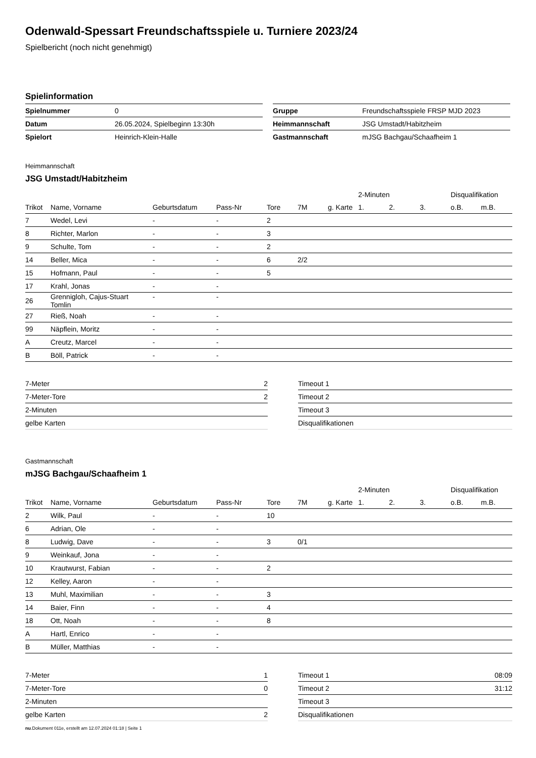Odenwald-Spessart Freundschaftsspiele u. Turniere 2023/24
Spielbericht (noch nicht genehmigt)
Spielinformation
| Spielnummer | 0 |
| Datum | 26.05.2024, Spielbeginn 13:30h |
| Spielort | Heinrich-Klein-Halle |
| Gruppe | Freundschaftsspiele FRSP MJD 2023 |
| Heimmannschaft | JSG Umstadt/Habitzheim |
| Gastmannschaft | mJSG Bachgau/Schaafheim 1 |
Heimmannschaft
JSG Umstadt/Habitzheim
| | | | | | | | 2-Minuten | | | Disqualifikation | |
| --- | --- | --- | --- | --- | --- | --- | --- | --- | --- | --- | --- |
| Trikot | Name, Vorname | Geburtsdatum | Pass-Nr | Tore | 7M | g. Karte | 1. | 2. | 3. | o.B. | m.B. |
| 7 | Wedel, Levi | - | - | 2 | | | | | | | |
| 8 | Richter, Marlon | - | - | 3 | | | | | | | |
| 9 | Schulte, Tom | - | - | 2 | | | | | | | |
| 14 | Beller, Mica | - | - | 6 | 2/2 | | | | | | |
| 15 | Hofmann, Paul | - | - | 5 | | | | | | | |
| 17 | Krahl, Jonas | - | - | | | | | | | | |
| 26 | Grennigloh, Cajus-Stuart Tomlin | - | - | | | | | | | | |
| 27 | Rieß, Noah | - | - | | | | | | | | |
| 99 | Näpflein, Moritz | - | - | | | | | | | | |
| A | Creutz, Marcel | - | - | | | | | | | | |
| B | Böll, Patrick | - | - | | | | | | | | |
| 7-Meter | 2 |
| 7-Meter-Tore | 2 |
| 2-Minuten | |
| gelbe Karten | |
| Timeout 1 | |
| Timeout 2 | |
| Timeout 3 | |
| Disqualifikationen | |
Gastmannschaft
mJSG Bachgau/Schaafheim 1
| | | | | | | | 2-Minuten | | | Disqualifikation | |
| --- | --- | --- | --- | --- | --- | --- | --- | --- | --- | --- | --- |
| Trikot | Name, Vorname | Geburtsdatum | Pass-Nr | Tore | 7M | g. Karte | 1. | 2. | 3. | o.B. | m.B. |
| 2 | Wilk, Paul | - | - | 10 | | | | | | | |
| 6 | Adrian, Ole | - | - | | | | | | | | |
| 8 | Ludwig, Dave | - | - | 3 | 0/1 | | | | | | |
| 9 | Weinkauf, Jona | - | - | | | | | | | | |
| 10 | Krautwurst, Fabian | - | - | 2 | | | | | | | |
| 12 | Kelley, Aaron | - | - | | | | | | | | |
| 13 | Muhl, Maximilian | - | - | 3 | | | | | | | |
| 14 | Baier, Finn | - | - | 4 | | | | | | | |
| 18 | Ott, Noah | - | - | 8 | | | | | | | |
| A | Hartl, Enrico | - | - | | | | | | | | |
| B | Müller, Matthias | - | - | | | | | | | | |
| 7-Meter | 1 |
| 7-Meter-Tore | 0 |
| 2-Minuten | |
| gelbe Karten | 2 |
| Timeout 1 | 08:09 |
| Timeout 2 | 31:12 |
| Timeout 3 | |
| Disqualifikationen | |
nu.Dokument 011e, erstellt am 12.07.2024 01:18 | Seite 1